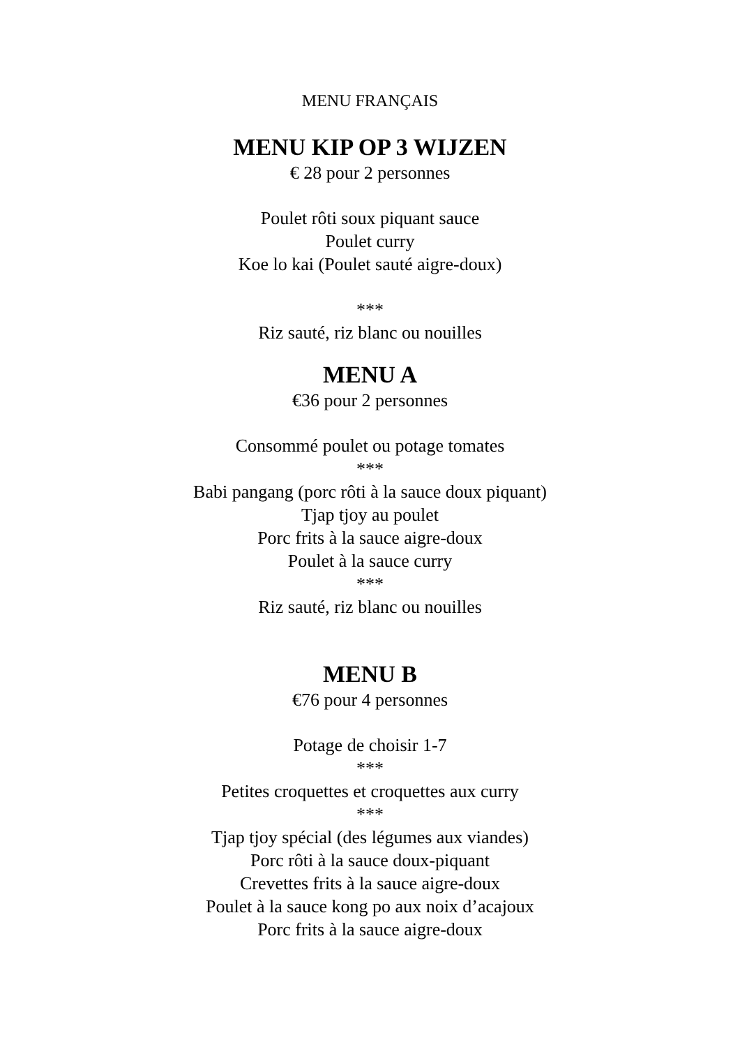MENU FRANÇAIS
MENU KIP OP 3 WIJZEN
€ 28 pour 2 personnes
Poulet rôti soux piquant sauce
Poulet curry
Koe lo kai (Poulet sauté aigre-doux)
***
Riz sauté, riz blanc ou nouilles
MENU A
€36 pour 2 personnes
Consommé poulet ou potage tomates
***
Babi pangang (porc rôti à la sauce doux piquant)
Tjap tjoy au poulet
Porc frits à la sauce aigre-doux
Poulet à la sauce curry
***
Riz sauté, riz blanc ou nouilles
MENU B
€76 pour 4 personnes
Potage de choisir 1-7
***
Petites croquettes et croquettes aux curry
***
Tjap tjoy spécial (des légumes aux viandes)
Porc rôti à la sauce doux-piquant
Crevettes frits à la sauce aigre-doux
Poulet à la sauce kong po aux noix d’acajoux
Porc frits à la sauce aigre-doux